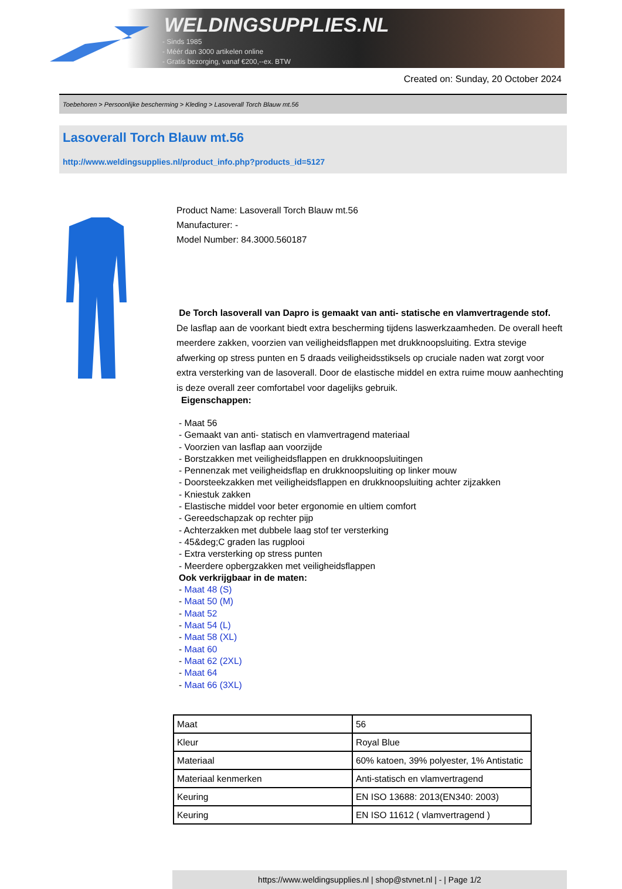WELDINGSUPPLIES.NL
- Sinds 1985
- Méér dan 3000 artikelen online
- Gratis bezorging, vanaf €200,--ex. BTW
Created on: Sunday, 20 October 2024
Toebehoren > Persoonlijke bescherming > Kleding > Lasoverall Torch Blauw mt.56
Lasoverall Torch Blauw mt.56
http://www.weldingsupplies.nl/product_info.php?products_id=5127
Product Name: Lasoverall Torch Blauw mt.56
Manufacturer: -
Model Number: 84.3000.560187
De Torch lasoverall van Dapro is gemaakt van anti- statische en vlamvertragende stof. De lasflap aan de voorkant biedt extra bescherming tijdens laswerkzaamheden. De overall heeft meerdere zakken, voorzien van veiligheidsflappen met drukknoopsluiting. Extra stevige afwerking op stress punten en 5 draads veiligheidsstiksels op cruciale naden wat zorgt voor extra versterking van de lasoverall. Door de elastische middel en extra ruime mouw aanhechting is deze overall zeer comfortabel voor dagelijks gebruik.
Eigenschappen:
- Maat 56
- Gemaakt van anti- statisch en vlamvertragend materiaal
- Voorzien van lasflap aan voorzijde
- Borstzakken met veiligheidsflappen en drukknoopsluitingen
- Pennenzak met veiligheidsflap en drukknoopsluiting op linker mouw
- Doorsteekzakken met veiligheidsflappen en drukknoopsluiting achter zijzakken
- Kniestuk zakken
- Elastische middel voor beter ergonomie en ultiem comfort
- Gereedschapzak op rechter pijp
- Achterzakken met dubbele laag stof ter versterking
- 45&deg;C graden las rugplooi
- Extra versterking op stress punten
- Meerdere opbergzakken met veiligheidsflappen
Ook verkrijgbaar in de maten:
- Maat 48 (S)
- Maat 50 (M)
- Maat 52
- Maat 54 (L)
- Maat 58 (XL)
- Maat 60
- Maat 62 (2XL)
- Maat 64
- Maat 66 (3XL)
| Maat | 56 |
| Kleur | Royal Blue |
| Materiaal | 60% katoen, 39% polyester, 1% Antistatic |
| Materiaal kenmerken | Anti-statisch en vlamvertragend |
| Keuring | EN ISO 13688: 2013(EN340: 2003) |
| Keuring | EN ISO 11612 ( vlamvertragend ) |
https://www.weldingsupplies.nl | shop@stvnet.nl | - | Page 1/2